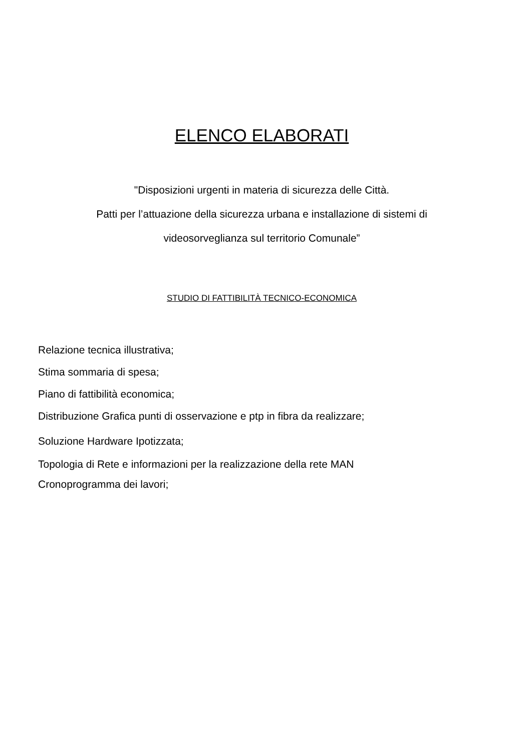ELENCO ELABORATI
"Disposizioni urgenti in materia di sicurezza delle Città.
Patti per l’attuazione della sicurezza urbana e installazione di sistemi di
videosorveglianza sul territorio Comunale”
STUDIO DI FATTIBILITÀ TECNICO-ECONOMICA
Relazione tecnica illustrativa;
Stima sommaria di spesa;
Piano di fattibilità economica;
Distribuzione Grafica punti di osservazione e ptp in fibra da realizzare;
Soluzione Hardware Ipotizzata;
Topologia di Rete e informazioni per la realizzazione della rete MAN
Cronoprogramma dei lavori;